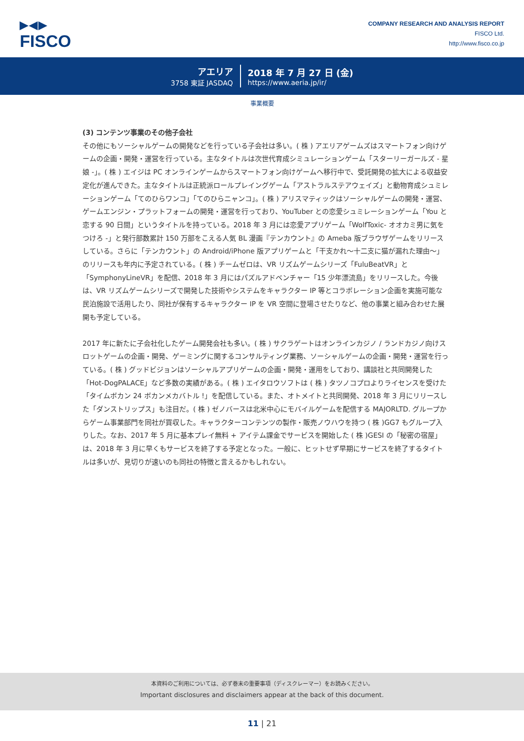▶◀▶
FISCO
COMPANY RESEARCH AND ANALYSIS REPORT
FISCO Ltd.
http://www.fisco.co.jp
アエリア
3758 東証 JASDAQ
2018 年 7 月 27 日 (金)
https://www.aeria.jp/ir/
事業概要
(3) コンテンツ事業のその他子会社
その他にもソーシャルゲームの開発などを行っている子会社は多い。( 株 ) アエリアゲームズはスマートフォン向けゲームの企画・開発・運営を行っている。主なタイトルは次世代育成シミュレーションゲーム「スターリーガールズ - 星娘 -」。( 株 ) エイジは PC オンラインゲームからスマートフォン向けゲームへ移行中で、受託開発の拡大による収益安定化が進んできた。主なタイトルは正統派ロールプレイングゲーム「アストラルステアウェイズ」と動物育成シュミレーションゲーム「てのひらワンコ」「てのひらニャンコ」。( 株 ) アリスマティックはソーシャルゲームの開発・運営、ゲームエンジン・プラットフォームの開発・運営を行っており、YouTuber との恋愛シュミレーションゲーム「You と恋する 90 日間」というタイトルを持っている。2018 年 3 月には恋愛アプリゲーム「WolfToxic- オオカミ男に気をつけろ -」と発行部数累計 150 万部をこえる人気 BL 漫画『テンカウント』の Ameba 版ブラウザゲームをリリースしている。さらに「テンカウント」の Android/iPhone 版アプリゲームと「干支かれ〜十二支に猫が漏れた理由〜」のリリースも年内に予定されている。( 株 ) チームゼロは、VR リズムゲームシリーズ「FuluBeatVR」と「SymphonyLineVR」を配信、2018 年 3 月にはパズルアドベンチャー「15 少年漂流島」をリリースした。今後は、VR リズムゲームシリーズで開発した技術やシステムをキャラクター IP 等とコラボレーション企画を実施可能な民泊施設で活用したり、同社が保有するキャラクター IP を VR 空間に登場させたりなど、他の事業と組み合わせた展開も予定している。
2017 年に新たに子会社化したゲーム開発会社も多い。( 株 ) サクラゲートはオンラインカジノ / ランドカジノ向けスロットゲームの企画・開発、ゲーミングに関するコンサルティング業務、ソーシャルゲームの企画・開発・運営を行っている。( 株 ) グッドビジョンはソーシャルアプリゲームの企画・開発・運用をしており、講談社と共同開発した「Hot-DogPALACE」など多数の実績がある。( 株 ) エイタロウソフトは ( 株 ) タツノコプロよりライセンスを受けた「タイムボカン 24 ボカンメカバトル !」を配信している。また、オトメイトと共同開発、2018 年 3 月にリリースした「ダンストリップス」も注目だ。( 株 ) ゼノバースは北米中心にモバイルゲームを配信する MAJORLTD. グループからゲーム事業部門を同社が買収した。キャラクターコンテンツの製作・販売ノウハウを持つ ( 株 )GG7 もグループ入りした。なお、2017 年 5 月に基本プレイ無料 + アイテム課金でサービスを開始した ( 株 )GESI の「秘密の宿屋」は、2018 年 3 月に早くもサービスを終了する予定となった。一般に、ヒットせず早期にサービスを終了するタイトルは多いが、見切りが速いのも同社の特徴と言えるかもしれない。
本資料のご利用については、必ず巻末の重要事項（ディスクレーマー）をお読みください。
Important disclosures and disclaimers appear at the back of this document.
11 | 21